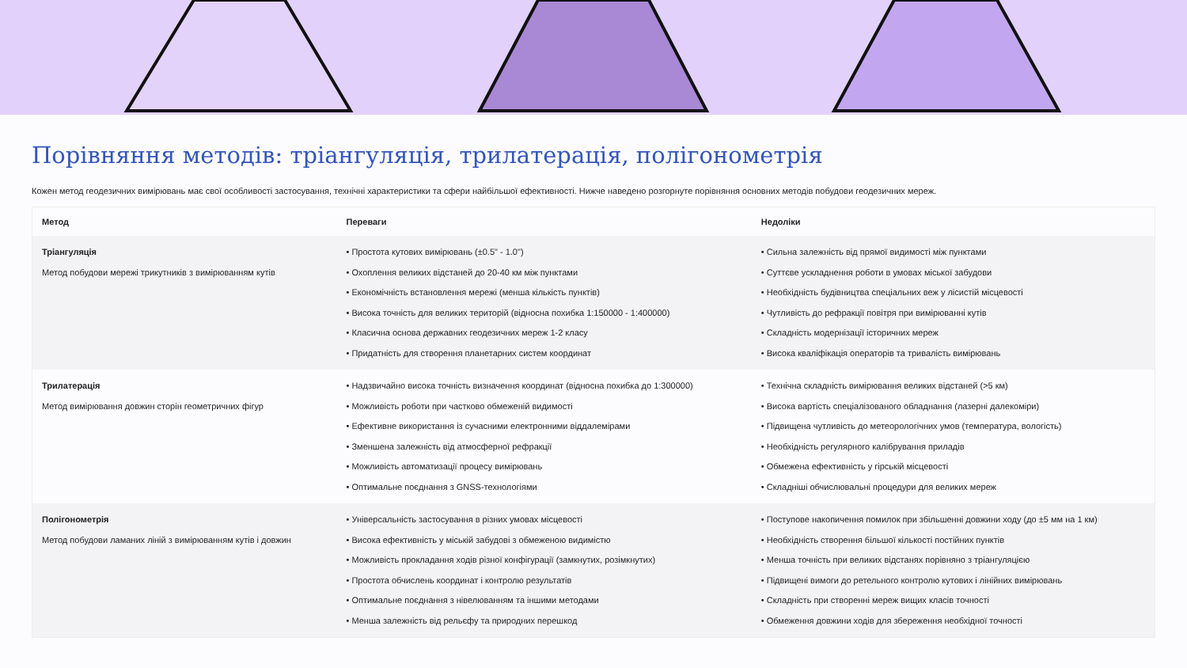Порівняння методів: тріангуляція, трилатерація, полігонометрія
Кожен метод геодезичних вимірювань має свої особливості застосування, технічні характеристики та сфери найбільшої ефективності. Нижче наведено розгорнуте порівняння основних методів побудови геодезичних мереж.
| Метод | Переваги | Недоліки |
| --- | --- | --- |
| Тріангуляція Метод побудови мережі трикутників з вимірюванням кутів | • Простота кутових вимірювань (±0.5" - 1.0") • Охоплення великих відстаней до 20-40 км між пунктами • Економічність встановлення мережі (менша кількість пунктів) • Висока точність для великих територій (відносна похибка 1:150000 - 1:400000) • Класична основа державних геодезичних мереж 1-2 класу • Придатність для створення планетарних систем координат | • Сильна залежність від прямої видимості між пунктами • Суттєве ускладнення роботи в умовах міської забудови • Необхідність будівництва спеціальних веж у лісистій місцевості • Чутливість до рефракції повітря при вимірюванні кутів • Складність модернізації історичних мереж • Висока кваліфікація операторів та тривалість вимірювань |
| Трилатерація Метод вимірювання довжин сторін геометричних фігур | • Надзвичайно висока точність визначення координат (відносна похибка до 1:300000) • Можливість роботи при частково обмеженій видимості • Ефективне використання із сучасними електронними віддалемірами • Зменшена залежність від атмосферної рефракції • Можливість автоматизації процесу вимірювань • Оптимальне поєднання з GNSS-технологіями | • Технічна складність вимірювання великих відстаней (>5 км) • Висока вартість спеціалізованого обладнання (лазерні далекоміри) • Підвищена чутливість до метеорологічних умов (температура, вологість) • Необхідність регулярного калібрування приладів • Обмежена ефективність у гірській місцевості • Складніші обчислювальні процедури для великих мереж |
| Полігонометрія Метод побудови ламаних ліній з вимірюванням кутів і довжин | • Універсальність застосування в різних умовах місцевості • Висока ефективність у міській забудові з обмеженою видимістю • Можливість прокладання ходів різної конфігурації (замкнутих, розімкнутих) • Простота обчислень координат і контролю результатів • Оптимальне поєднання з нівелюванням та іншими методами • Менша залежність від рельєфу та природних перешкод | • Поступове накопичення помилок при збільшенні довжини ходу (до ±5 мм на 1 км) • Необхідність створення більшої кількості постійних пунктів • Менша точність при великих відстанях порівняно з тріангуляцією • Підвищені вимоги до ретельного контролю кутових і лінійних вимірювань • Складність при створенні мереж вищих класів точності • Обмеження довжини ходів для збереження необхідної точності |